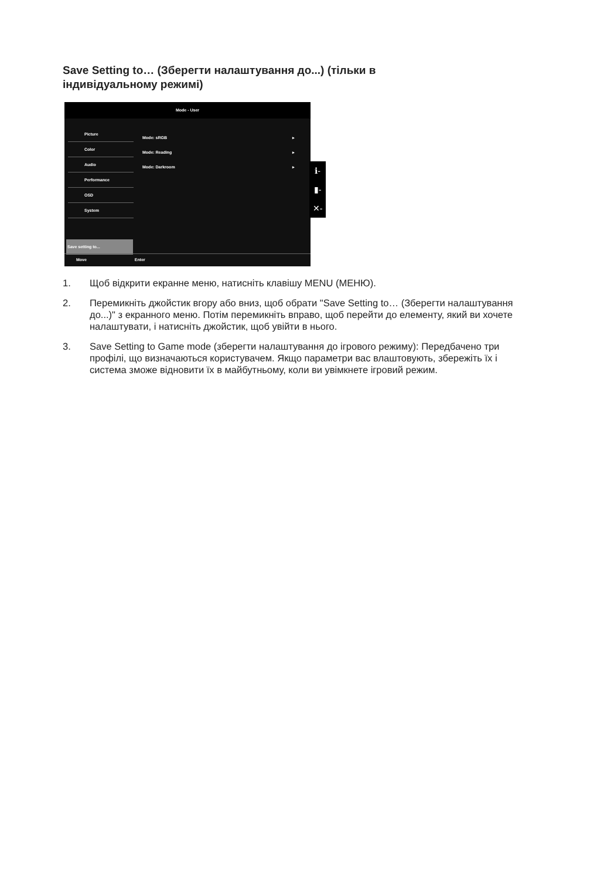Save Setting to… (Зберегти налаштування до...) (тільки в індивідуальному режимі)
Mode - User
Picture
Color
Audio
Performance
OSD
System
Save setting to...
Mode: sRGB ▸
Mode: Reading ▸
Mode: Darkroom ▸
Move Enter
ℹ-
▮-
✕-
1. Щоб відкрити екранне меню, натисніть клавішу MENU (МЕНЮ).
2. Перемикніть джойстик вгору або вниз, щоб обрати "Save Setting to… (Зберегти налаштування до...)" з екранного меню. Потім перемикніть вправо, щоб перейти до елементу, який ви хочете налаштувати, і натисніть джойстик, щоб увійти в нього.
3. Save Setting to Game mode (зберегти налаштування до ігрового режиму): Передбачено три профілі, що визначаються користувачем. Якщо параметри вас влаштовують, збережіть їх і система зможе відновити їх в майбутньому, коли ви увімкнете ігровий режим.